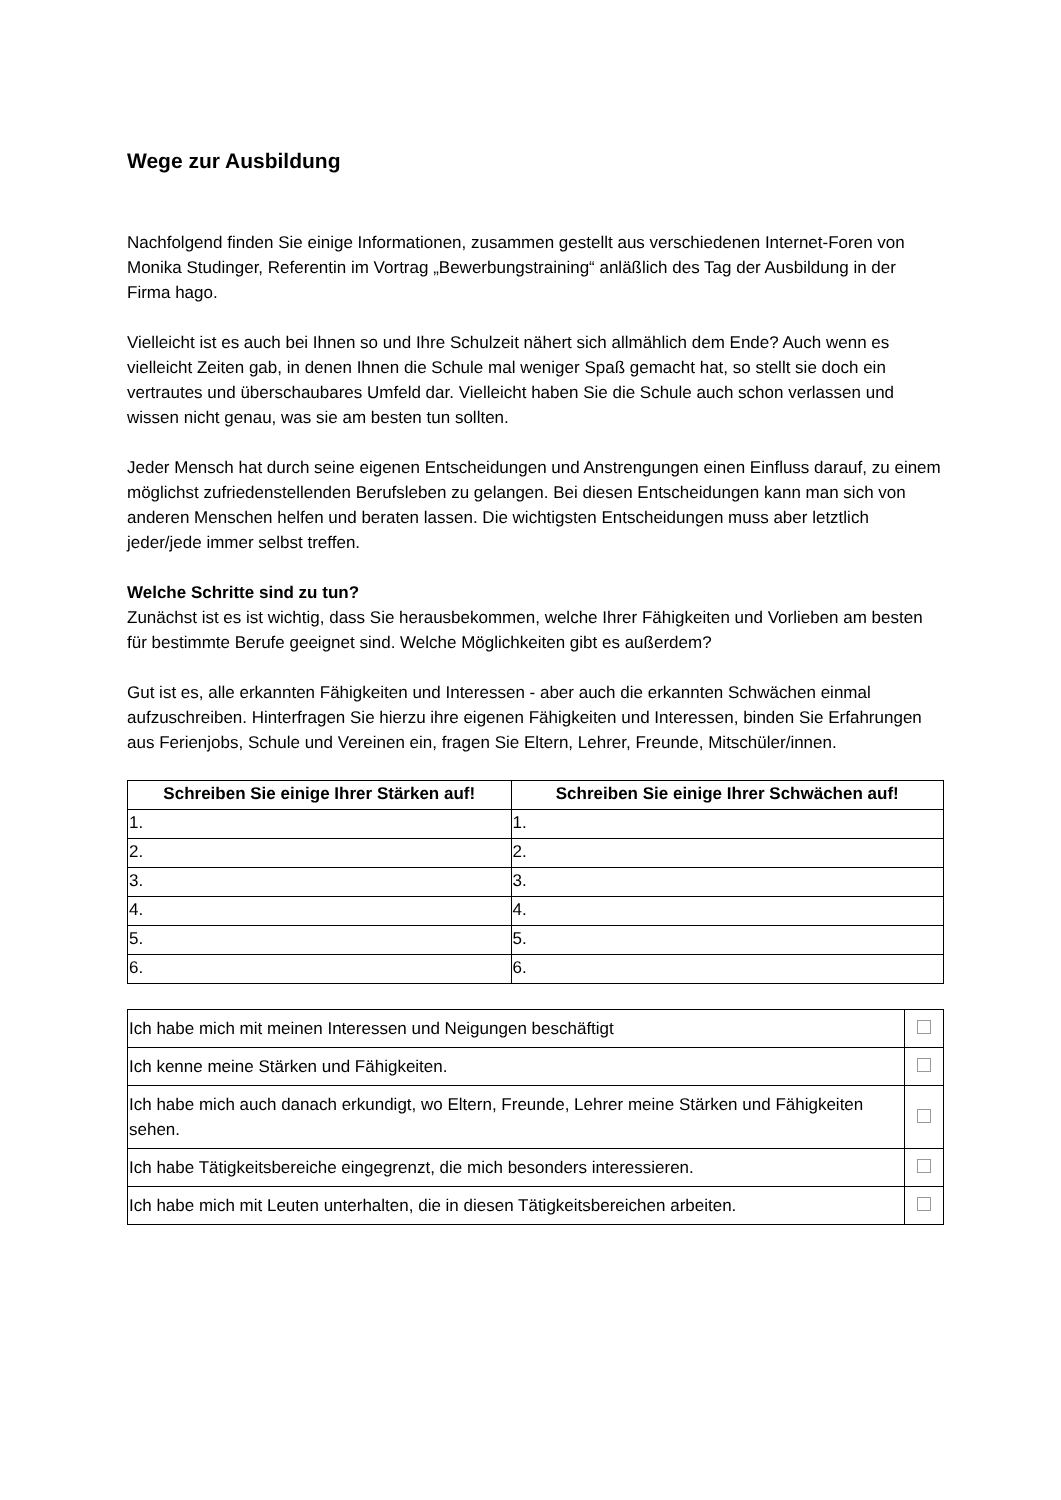Wege zur Ausbildung
Nachfolgend finden Sie einige Informationen, zusammen gestellt aus verschiedenen Internet-Foren von Monika Studinger, Referentin im Vortrag „Bewerbungstraining“ anläßlich des Tag der Ausbildung in der Firma hago.
Vielleicht ist es auch bei Ihnen so und Ihre Schulzeit nähert sich allmählich dem Ende? Auch wenn es vielleicht Zeiten gab, in denen Ihnen die Schule mal weniger Spaß gemacht hat, so stellt sie doch ein vertrautes und überschaubares Umfeld dar. Vielleicht haben Sie die Schule auch schon verlassen und wissen nicht genau, was sie am besten tun sollten.
Jeder Mensch hat durch seine eigenen Entscheidungen und Anstrengungen einen Einfluss darauf, zu einem möglichst zufriedenstellenden Berufsleben zu gelangen. Bei diesen Entscheidungen kann man sich von anderen Menschen helfen und beraten lassen. Die wichtigsten Entscheidungen muss aber letztlich jeder/jede immer selbst treffen.
Welche Schritte sind zu tun?
Zunächst ist es ist wichtig, dass Sie herausbekommen, welche Ihrer Fähigkeiten und Vorlieben am besten für bestimmte Berufe geeignet sind. Welche Möglichkeiten gibt es außerdem?
Gut ist es, alle erkannten Fähigkeiten und Interessen - aber auch die erkannten Schwächen einmal aufzuschreiben. Hinterfragen Sie hierzu ihre eigenen Fähigkeiten und Interessen, binden Sie Erfahrungen aus Ferienjobs, Schule und Vereinen ein, fragen Sie Eltern, Lehrer, Freunde, Mitschüler/innen.
| Schreiben Sie einige Ihrer Stärken auf! | Schreiben Sie einige Ihrer Schwächen auf! |
| --- | --- |
| 1. | 1. |
| 2. | 2. |
| 3. | 3. |
| 4. | 4. |
| 5. | 5. |
| 6. | 6. |
| Ich habe mich mit meinen Interessen und Neigungen beschäftigt | |
| Ich kenne meine Stärken und Fähigkeiten. | |
| Ich habe mich auch danach erkundigt, wo Eltern, Freunde, Lehrer meine Stärken und Fähigkeiten sehen. | |
| Ich habe Tätigkeitsbereiche eingegrenzt, die mich besonders interessieren. | |
| Ich habe mich mit Leuten unterhalten, die in diesen Tätigkeitsbereichen arbeiten. | |